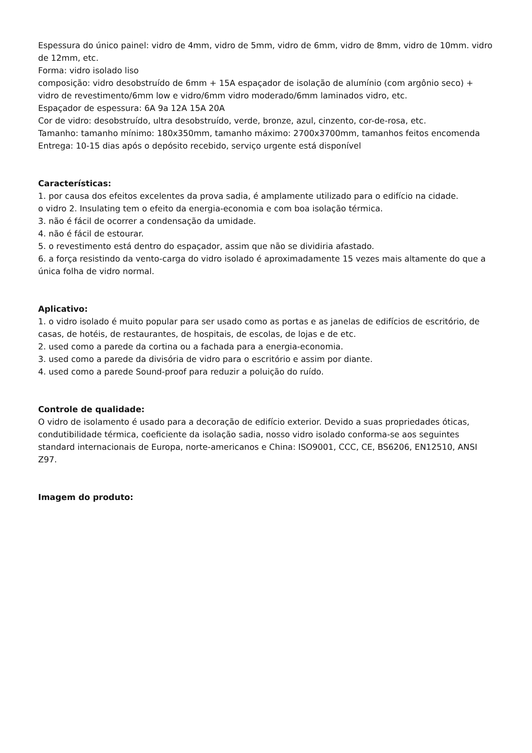Espessura do único painel: vidro de 4mm, vidro de 5mm, vidro de 6mm, vidro de 8mm, vidro de 10mm. vidro de 12mm, etc.
Forma: vidro isolado liso
composição: vidro desobstruído de 6mm + 15A espaçador de isolação de alumínio (com argônio seco) + vidro de revestimento/6mm low e vidro/6mm vidro moderado/6mm laminados vidro, etc.
Espaçador de espessura: 6A 9a 12A 15A 20A
Cor de vidro: desobstruído, ultra desobstruído, verde, bronze, azul, cinzento, cor-de-rosa, etc.
Tamanho: tamanho mínimo: 180x350mm, tamanho máximo: 2700x3700mm, tamanhos feitos encomenda
Entrega: 10-15 dias após o depósito recebido, serviço urgente está disponível
Características:
1. por causa dos efeitos excelentes da prova sadia, é amplamente utilizado para o edifício na cidade.
o vidro 2. Insulating tem o efeito da energia-economia e com boa isolação térmica.
3. não é fácil de ocorrer a condensação da umidade.
4. não é fácil de estourar.
5. o revestimento está dentro do espaçador, assim que não se dividiria afastado.
6. a força resistindo da vento-carga do vidro isolado é aproximadamente 15 vezes mais altamente do que a única folha de vidro normal.
Aplicativo:
1. o vidro isolado é muito popular para ser usado como as portas e as janelas de edifícios de escritório, de casas, de hotéis, de restaurantes, de hospitais, de escolas, de lojas e de etc.
2. used como a parede da cortina ou a fachada para a energia-economia.
3. used como a parede da divisória de vidro para o escritório e assim por diante.
4. used como a parede Sound-proof para reduzir a poluição do ruído.
Controle de qualidade:
O vidro de isolamento é usado para a decoração de edifício exterior. Devido a suas propriedades óticas, condutibilidade térmica, coeficiente da isolação sadia, nosso vidro isolado conforma-se aos seguintes standard internacionais de Europa, norte-americanos e China: ISO9001, CCC, CE, BS6206, EN12510, ANSI Z97.
Imagem do produto: